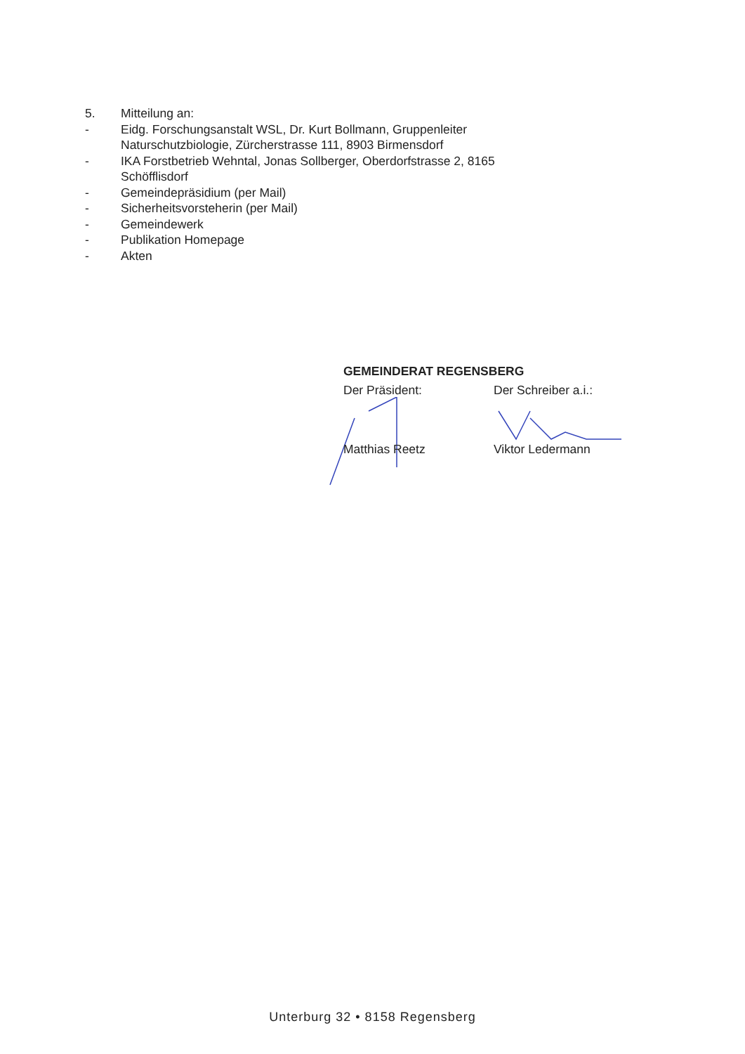5. Mitteilung an:
- Eidg. Forschungsanstalt WSL, Dr. Kurt Bollmann, Gruppenleiter Naturschutzbiologie, Zürcherstrasse 111, 8903 Birmensdorf
- IKA Forstbetrieb Wehntal, Jonas Sollberger, Oberdorfstrasse 2, 8165 Schöfflisdorf
- Gemeindepräsidium (per Mail)
- Sicherheitsvorsteherin (per Mail)
- Gemeindewerk
- Publikation Homepage
- Akten
GEMEINDERAT REGENSBERG
Der Präsident: Der Schreiber a.i.:
Matthias Reetz Viktor Ledermann
Unterburg 32 • 8158 Regensberg